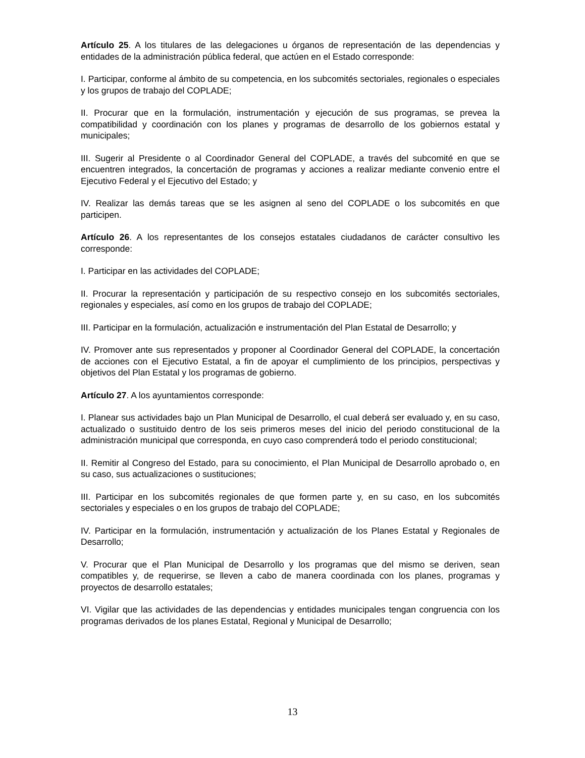Artículo 25. A los titulares de las delegaciones u órganos de representación de las dependencias y entidades de la administración pública federal, que actúen en el Estado corresponde:
I. Participar, conforme al ámbito de su competencia, en los subcomités sectoriales, regionales o especiales y los grupos de trabajo del COPLADE;
II. Procurar que en la formulación, instrumentación y ejecución de sus programas, se prevea la compatibilidad y coordinación con los planes y programas de desarrollo de los gobiernos estatal y municipales;
III. Sugerir al Presidente o al Coordinador General del COPLADE, a través del subcomité en que se encuentren integrados, la concertación de programas y acciones a realizar mediante convenio entre el Ejecutivo Federal y el Ejecutivo del Estado; y
IV. Realizar las demás tareas que se les asignen al seno del COPLADE o los subcomités en que participen.
Artículo 26. A los representantes de los consejos estatales ciudadanos de carácter consultivo les corresponde:
I. Participar en las actividades del COPLADE;
II. Procurar la representación y participación de su respectivo consejo en los subcomités sectoriales, regionales y especiales, así como en los grupos de trabajo del COPLADE;
III. Participar en la formulación, actualización e instrumentación del Plan Estatal de Desarrollo; y
IV. Promover ante sus representados y proponer al Coordinador General del COPLADE, la concertación de acciones con el Ejecutivo Estatal, a fin de apoyar el cumplimiento de los principios, perspectivas y objetivos del Plan Estatal y los programas de gobierno.
Artículo 27. A los ayuntamientos corresponde:
I. Planear sus actividades bajo un Plan Municipal de Desarrollo, el cual deberá ser evaluado y, en su caso, actualizado o sustituido dentro de los seis primeros meses del inicio del periodo constitucional de la administración municipal que corresponda, en cuyo caso comprenderá todo el periodo constitucional;
II. Remitir al Congreso del Estado, para su conocimiento, el Plan Municipal de Desarrollo aprobado o, en su caso, sus actualizaciones o sustituciones;
III. Participar en los subcomités regionales de que formen parte y, en su caso, en los subcomités sectoriales y especiales o en los grupos de trabajo del COPLADE;
IV. Participar en la formulación, instrumentación y actualización de los Planes Estatal y Regionales de Desarrollo;
V. Procurar que el Plan Municipal de Desarrollo y los programas que del mismo se deriven, sean compatibles y, de requerirse, se lleven a cabo de manera coordinada con los planes, programas y proyectos de desarrollo estatales;
VI. Vigilar que las actividades de las dependencias y entidades municipales tengan congruencia con los programas derivados de los planes Estatal, Regional y Municipal de Desarrollo;
13